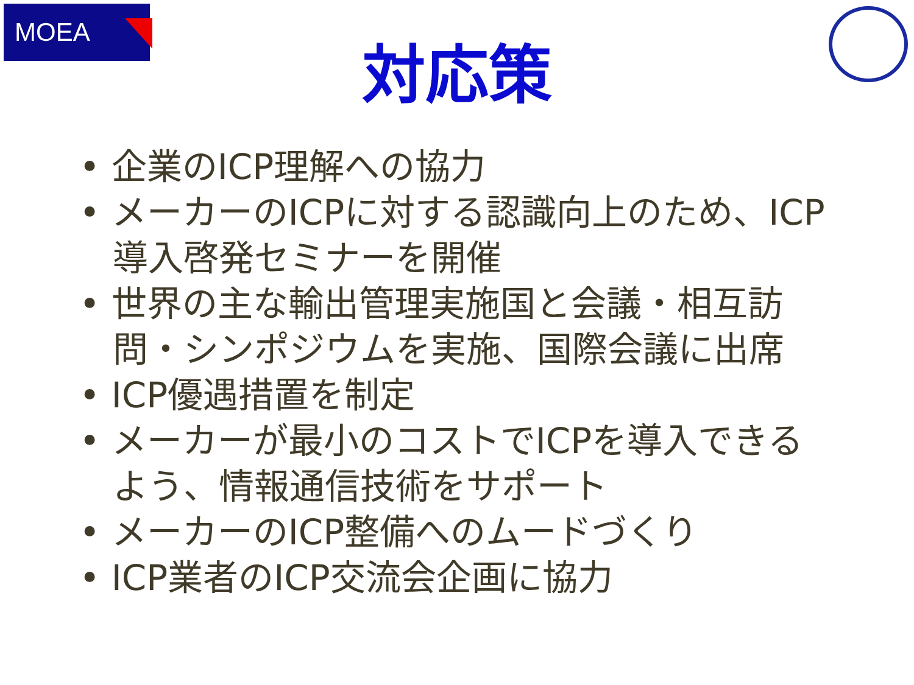MOEA
対応策
• 企業のICP理解への協力
• メーカーのICPに対する認識向上のため、ICP導入啓発セミナーを開催
• 世界の主な輸出管理実施国と会議・相互訪問・シンポジウムを実施、国際会議に出席
• ICP優遇措置を制定
• メーカーが最小のコストでICPを導入できるよう、情報通信技術をサポート
• メーカーのICP整備へのムードづくり
• ICP業者のICP交流会企画に協力